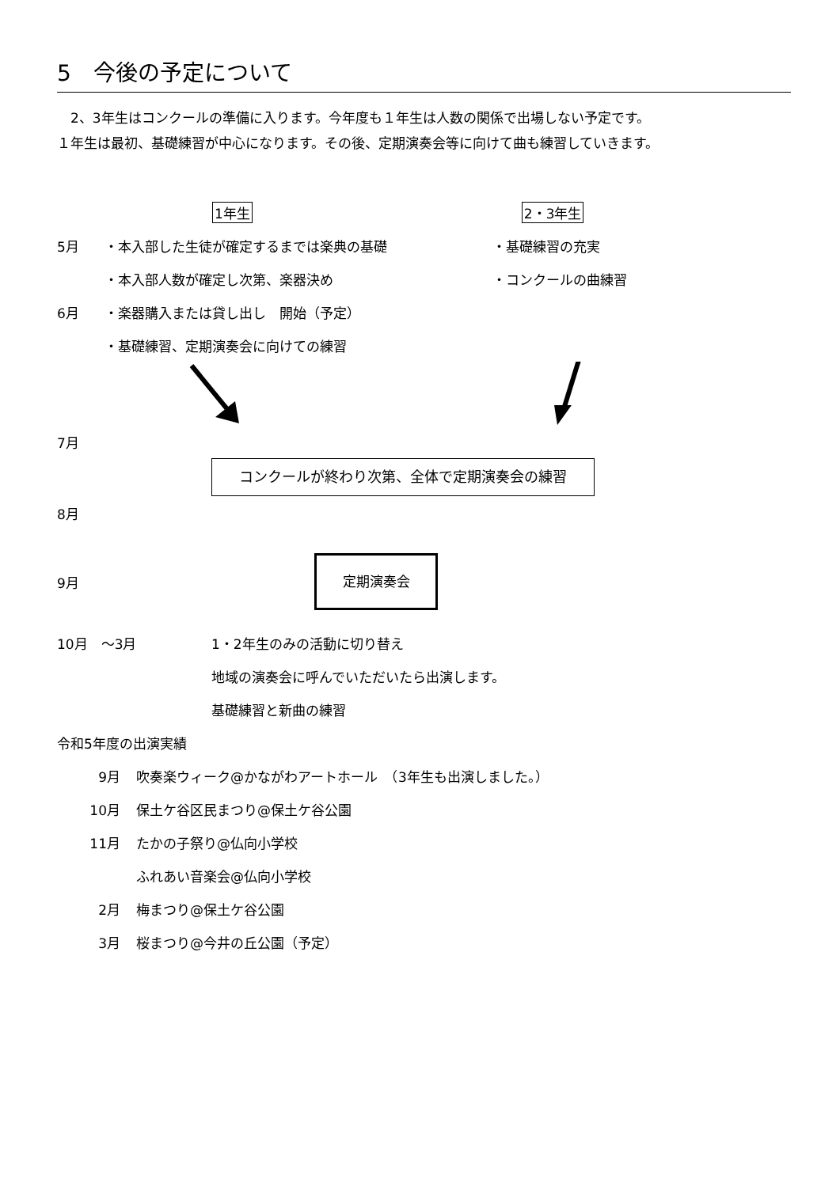5　今後の予定について
　2、3年生はコンクールの準備に入ります。今年度も１年生は人数の関係で出場しない予定です。
１年生は最初、基礎練習が中心になります。その後、定期演奏会等に向けて曲も練習していきます。
1年生 2・3年生
5月 ・本入部した生徒が確定するまでは楽典の基礎 ・基礎練習の充実
・本入部人数が確定し次第、楽器決め ・コンクールの曲練習
6月 ・楽器購入または貸し出し　開始（予定）
・基礎練習、定期演奏会に向けての練習
7月
コンクールが終わり次第、全体で定期演奏会の練習
8月
9月
定期演奏会
10月　～3月 1・2年生のみの活動に切り替え
地域の演奏会に呼んでいただいたら出演します。
基礎練習と新曲の練習
令和5年度の出演実績
9月 吹奏楽ウィーク@かながわアートホール　（3年生も出演しました。）
10月 保土ケ谷区民まつり@保土ケ谷公園
11月 たかの子祭り@仏向小学校
ふれあい音楽会@仏向小学校
2月 梅まつり@保土ケ谷公園
3月 桜まつり@今井の丘公園（予定）